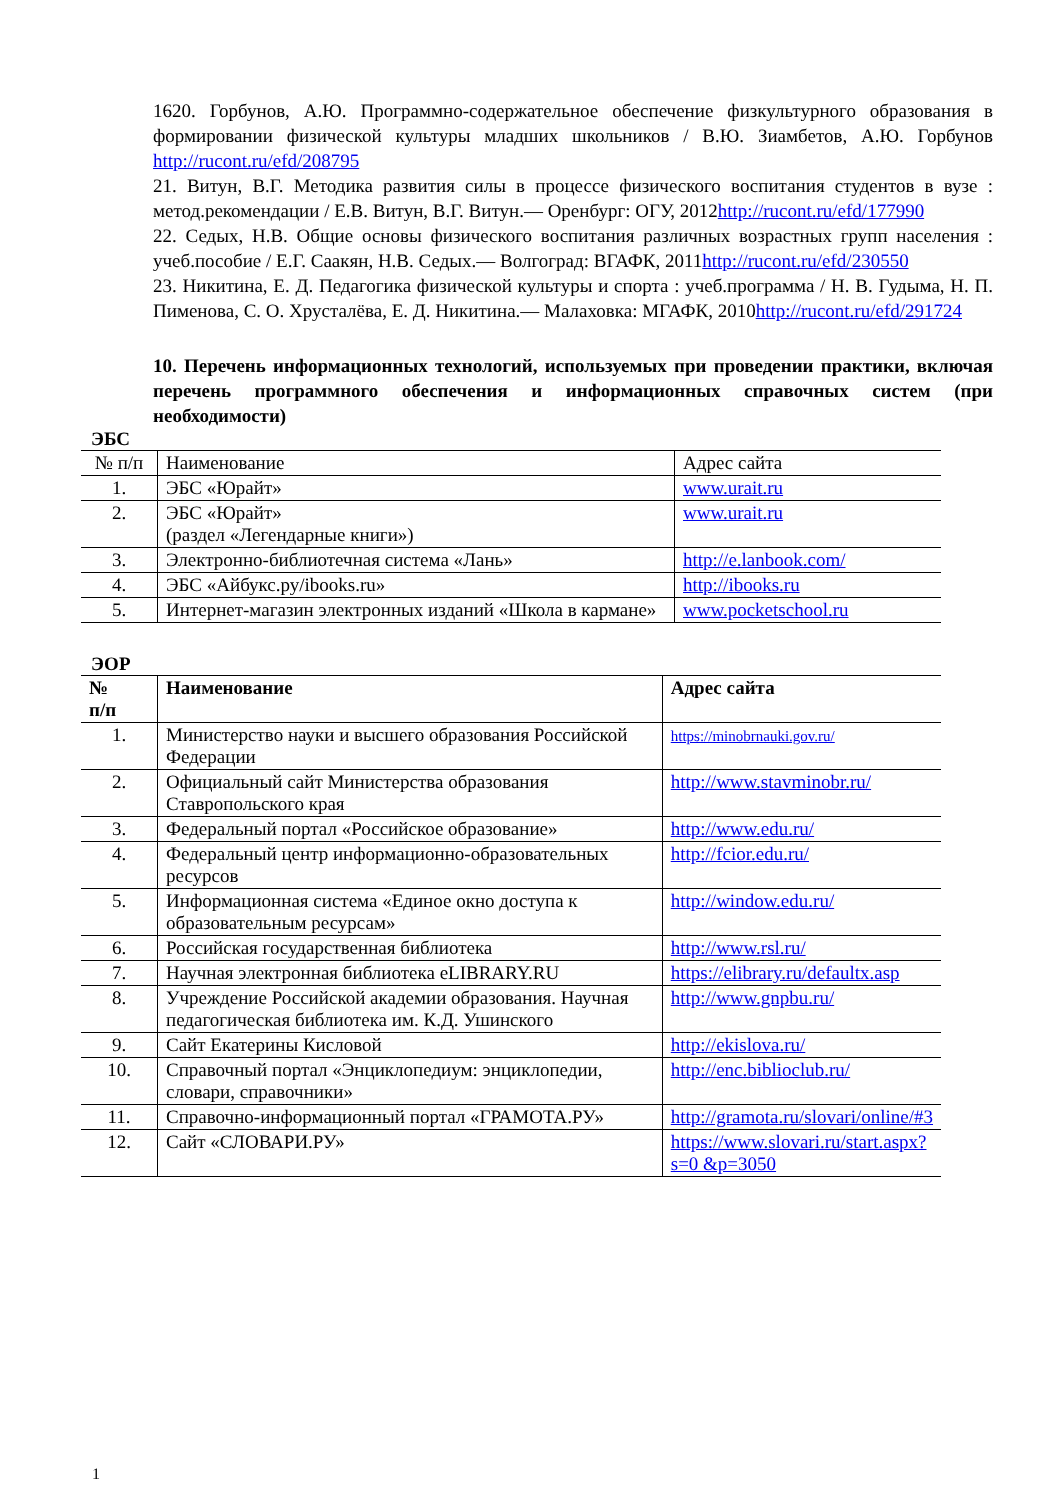1620. Горбунов, А.Ю. Программно-содержательное обеспечение физкультурного образования в формировании физической культуры младших школьников / В.Ю. Зиамбетов, А.Ю. Горбунов http://rucont.ru/efd/208795
21. Витун, В.Г. Методика развития силы в процессе физического воспитания студентов в вузе : метод.рекомендации / Е.В. Витун, В.Г. Витун.— Оренбург: ОГУ, 2012http://rucont.ru/efd/177990
22. Седых, Н.В. Общие основы физического воспитания различных возрастных групп населения : учеб.пособие / Е.Г. Саакян, Н.В. Седых.— Волгоград: ВГАФК, 2011http://rucont.ru/efd/230550
23. Никитина, Е. Д. Педагогика физической культуры и спорта : учеб.программа / Н. В. Гудыма, Н. П. Пименова, С. О. Хрусталёва, Е. Д. Никитина.— Малаховка: МГАФК, 2010http://rucont.ru/efd/291724
10. Перечень информационных технологий, используемых при проведении практики, включая перечень программного обеспечения и информационных справочных систем (при необходимости)
ЭБС
| № п/п | Наименование | Адрес сайта |
| 1. | ЭБС «Юрайт» | www.urait.ru |
| 2. | ЭБС «Юрайт» (раздел «Легендарные книги») | www.urait.ru |
| 3. | Электронно-библиотечная система «Лань» | http://e.lanbook.com/ |
| 4. | ЭБС «Айбукс.ру/ibooks.ru» | http://ibooks.ru |
| 5. | Интернет-магазин электронных изданий «Школа в кармане» | www.pocketschool.ru |
ЭОР
| № п/п | Наименование | Адрес сайта |
| --- | --- | --- |
| 1. | Министерство науки и высшего образования Российской Федерации | https://minobrnauki.gov.ru/ |
| 2. | Официальный сайт Министерства образования Ставропольского края | http://www.stavminobr.ru/ |
| 3. | Федеральный портал «Российское образование» | http://www.edu.ru/ |
| 4. | Федеральный центр информационно-образовательных ресурсов | http://fcior.edu.ru/ |
| 5. | Информационная система «Единое окно доступа к образовательным ресурсам» | http://window.edu.ru/ |
| 6. | Российская государственная библиотека | http://www.rsl.ru/ |
| 7. | Научная электронная библиотека eLIBRARY.RU | https://elibrary.ru/defaultx.asp |
| 8. | Учреждение Российской академии образования. Научная педагогическая библиотека им. К.Д. Ушинского | http://www.gnpbu.ru/ |
| 9. | Сайт Екатерины Кисловой | http://ekislova.ru/ |
| 10. | Справочный портал «Энциклопедиум: энциклопедии, словари, справочники» | http://enc.biblioclub.ru/ |
| 11. | Справочно-информационный портал «ГРАМОТА.РУ» | http://gramota.ru/slovari/online/#3 |
| 12. | Сайт «СЛОВАРИ.РУ» | https://www.slovari.ru/start.aspx?s=0 &p=3050 |
1